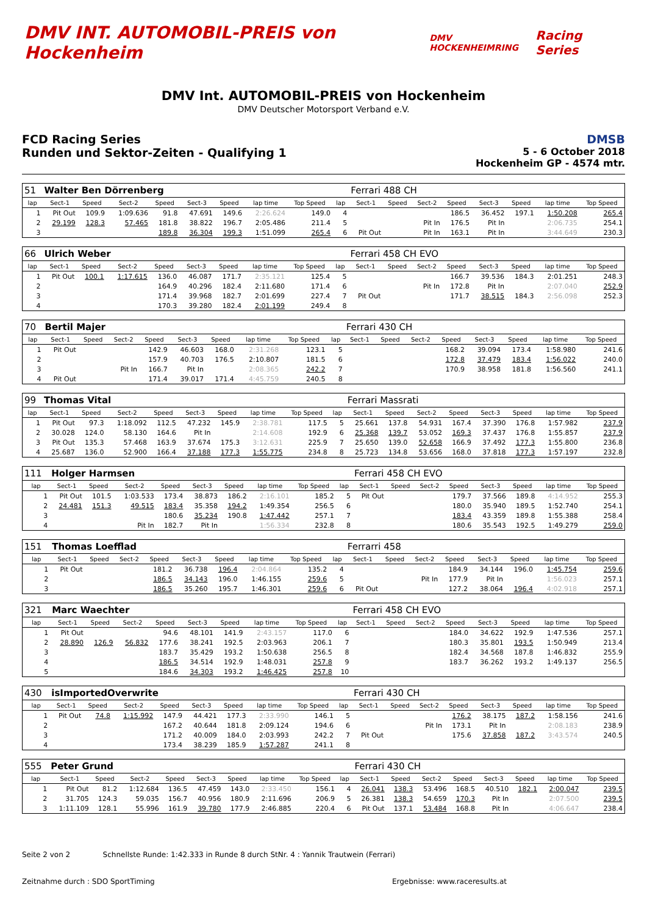DMV INT. AUTOMOBIL-PREIS von Hockenheim
DMV HOCKENHEIMRING
Racing Series
DMV Int. AUTOMOBIL-PREIS von Hockenheim
DMV Deutscher Motorsport Verband e.V.
FCD Racing Series
Runden und Sektor-Zeiten - Qualifying 1
DMSB
5 - 6 October 2018
Hockenheim GP - 4574 mtr.
| 51 | Walter Ben Dörrenberg | | | | | | | | | Ferrari 488 CH | | | | | | | |
| lap | Sect-1 | Speed | Sect-2 | Speed | Sect-3 | Speed | lap time | Top Speed | lap | Sect-1 | Speed | Sect-2 | Speed | Sect-3 | Speed | lap time | Top Speed |
| 1 | Pit Out | 109.9 | 1:09.636 | 91.8 | 47.691 | 149.6 | 2:26.624 | 149.0 | 4 | | | | 186.5 | 36.452 | 197.1 | 1:50.208 | 265.4 |
| 2 | 29.199 | 128.3 | 57.465 | 181.8 | 38.822 | 196.7 | 2:05.486 | 211.4 | 5 | | | Pit In | 176.5 | Pit In | | 2:06.735 | 254.1 |
| 3 | | | | 189.8 | 36.304 | 199.3 | 1:51.099 | 265.4 | 6 | Pit Out | | Pit In | 163.1 | Pit In | | 3:44.649 | 230.3 |
| 66 | Ulrich Weber | | | | | | | | | Ferrari 458 CH EVO | | | | | | | |
| lap | Sect-1 | Speed | Sect-2 | Speed | Sect-3 | Speed | lap time | Top Speed | lap | Sect-1 | Speed | Sect-2 | Speed | Sect-3 | Speed | lap time | Top Speed |
| 1 | Pit Out | 100.1 | 1:17.615 | 136.0 | 46.087 | 171.7 | 2:35.121 | 125.4 | 5 | | | | 166.7 | 39.536 | 184.3 | 2:01.251 | 248.3 |
| 2 | | | | 164.9 | 40.296 | 182.4 | 2:11.680 | 171.4 | 6 | | | Pit In | 172.8 | Pit In | | 2:07.040 | 252.9 |
| 3 | | | | 171.4 | 39.968 | 182.7 | 2:01.699 | 227.4 | 7 | Pit Out | | | 171.7 | 38.515 | 184.3 | 2:56.098 | 252.3 |
| 4 | | | | 170.3 | 39.280 | 182.4 | 2:01.199 | 249.4 | 8 | | | | | | | | |
| 70 | Bertil Majer | | | | | | | | | Ferrari 430 CH | | | | | | | |
| lap | Sect-1 | Speed | Sect-2 | Speed | Sect-3 | Speed | lap time | Top Speed | lap | Sect-1 | Speed | Sect-2 | Speed | Sect-3 | Speed | lap time | Top Speed |
| 1 | Pit Out | | | 142.9 | 46.603 | 168.0 | 2:31.268 | 123.1 | 5 | | | | 168.2 | 39.094 | 173.4 | 1:58.980 | 241.6 |
| 2 | | | | 157.9 | 40.703 | 176.5 | 2:10.807 | 181.5 | 6 | | | | 172.8 | 37.479 | 183.4 | 1:56.022 | 240.0 |
| 3 | | | Pit In | 166.7 | Pit In | | 2:08.365 | 242.2 | 7 | | | | 170.9 | 38.958 | 181.8 | 1:56.560 | 241.1 |
| 4 | Pit Out | | | 171.4 | 39.017 | 171.4 | 4:45.759 | 240.5 | 8 | | | | | | | | |
| 99 | Thomas Vital | | | | | | | | | Ferrari Massrati | | | | | | | |
| lap | Sect-1 | Speed | Sect-2 | Speed | Sect-3 | Speed | lap time | Top Speed | lap | Sect-1 | Speed | Sect-2 | Speed | Sect-3 | Speed | lap time | Top Speed |
| 1 | Pit Out | 97.3 | 1:18.092 | 112.5 | 47.232 | 145.9 | 2:38.781 | 117.5 | 5 | 25.661 | 137.8 | 54.931 | 167.4 | 37.390 | 176.8 | 1:57.982 | 237.9 |
| 2 | 30.028 | 124.0 | 58.130 | 164.6 | Pit In | | 2:14.608 | 192.9 | 6 | 25.368 | 139.7 | 53.052 | 169.3 | 37.437 | 176.8 | 1:55.857 | 237.9 |
| 3 | Pit Out | 135.3 | 57.468 | 163.9 | 37.674 | 175.3 | 3:12.631 | 225.9 | 7 | 25.650 | 139.0 | 52.658 | 166.9 | 37.492 | 177.3 | 1:55.800 | 236.8 |
| 4 | 25.687 | 136.0 | 52.900 | 166.4 | 37.188 | 177.3 | 1:55.775 | 234.8 | 8 | 25.723 | 134.8 | 53.656 | 168.0 | 37.818 | 177.3 | 1:57.197 | 232.8 |
| 111 | Holger Harmsen | | | | | | | | | Ferrari 458 CH EVO | | | | | | | |
| lap | Sect-1 | Speed | Sect-2 | Speed | Sect-3 | Speed | lap time | Top Speed | lap | Sect-1 | Speed | Sect-2 | Speed | Sect-3 | Speed | lap time | Top Speed |
| 1 | Pit Out | 101.5 | 1:03.533 | 173.4 | 38.873 | 186.2 | 2:16.101 | 185.2 | 5 | Pit Out | | | 179.7 | 37.566 | 189.8 | 4:14.952 | 255.3 |
| 2 | 24.481 | 151.3 | 49.515 | 183.4 | 35.358 | 194.2 | 1:49.354 | 256.5 | 6 | | | | 180.0 | 35.940 | 189.5 | 1:52.740 | 254.1 |
| 3 | | | | 180.6 | 35.234 | 190.8 | 1:47.442 | 257.1 | 7 | | | | 183.4 | 43.359 | 189.8 | 1:55.388 | 258.4 |
| 4 | | | Pit In | 182.7 | Pit In | | 1:56.334 | 232.8 | 8 | | | | 180.6 | 35.543 | 192.5 | 1:49.279 | 259.0 |
| 151 | Thomas Loefflad | | | | | | | | | Ferrarri 458 | | | | | | | |
| lap | Sect-1 | Speed | Sect-2 | Speed | Sect-3 | Speed | lap time | Top Speed | lap | Sect-1 | Speed | Sect-2 | Speed | Sect-3 | Speed | lap time | Top Speed |
| 1 | Pit Out | | | 181.2 | 36.738 | 196.4 | 2:04.864 | 135.2 | 4 | | | | 184.9 | 34.144 | 196.0 | 1:45.754 | 259.6 |
| 2 | | | | 186.5 | 34.143 | 196.0 | 1:46.155 | 259.6 | 5 | | | Pit In | 177.9 | Pit In | | 1:56.023 | 257.1 |
| 3 | | | | 186.5 | 35.260 | 195.7 | 1:46.301 | 259.6 | 6 | Pit Out | | | 127.2 | 38.064 | 196.4 | 4:02.918 | 257.1 |
| 321 | Marc Waechter | | | | | | | | | Ferrari 458 CH EVO | | | | | | | |
| lap | Sect-1 | Speed | Sect-2 | Speed | Sect-3 | Speed | lap time | Top Speed | lap | Sect-1 | Speed | Sect-2 | Speed | Sect-3 | Speed | lap time | Top Speed |
| 1 | Pit Out | | | 94.6 | 48.101 | 141.9 | 2:43.157 | 117.0 | 6 | | | | 184.0 | 34.622 | 192.9 | 1:47.536 | 257.1 |
| 2 | 28.890 | 126.9 | 56.832 | 177.6 | 38.241 | 192.5 | 2:03.963 | 206.1 | 7 | | | | 180.3 | 35.801 | 193.5 | 1:50.949 | 213.4 |
| 3 | | | | 183.7 | 35.429 | 193.2 | 1:50.638 | 256.5 | 8 | | | | 182.4 | 34.568 | 187.8 | 1:46.832 | 255.9 |
| 4 | | | | 186.5 | 34.514 | 192.9 | 1:48.031 | 257.8 | 9 | | | | 183.7 | 36.262 | 193.2 | 1:49.137 | 256.5 |
| 5 | | | | 184.6 | 34.303 | 193.2 | 1:46.425 | 257.8 | 10 | | | | | | | | |
| 430 | isImportedOverwrite | | | | | | | | | Ferrari 430 CH | | | | | | | |
| lap | Sect-1 | Speed | Sect-2 | Speed | Sect-3 | Speed | lap time | Top Speed | lap | Sect-1 | Speed | Sect-2 | Speed | Sect-3 | Speed | lap time | Top Speed |
| 1 | Pit Out | 74.8 | 1:15.992 | 147.9 | 44.421 | 177.3 | 2:33.990 | 146.1 | 5 | | | | 176.2 | 38.175 | 187.2 | 1:58.156 | 241.6 |
| 2 | | | | 167.2 | 40.644 | 181.8 | 2:09.124 | 194.6 | 6 | | | Pit In | 173.1 | Pit In | | 2:08.183 | 238.9 |
| 3 | | | | 171.2 | 40.009 | 184.0 | 2:03.993 | 242.2 | 7 | Pit Out | | | 175.6 | 37.858 | 187.2 | 3:43.574 | 240.5 |
| 4 | | | | 173.4 | 38.239 | 185.9 | 1:57.287 | 241.1 | 8 | | | | | | | | |
| 555 | Peter Grund | | | | | | | | | Ferrari 430 CH | | | | | | | |
| lap | Sect-1 | Speed | Sect-2 | Speed | Sect-3 | Speed | lap time | Top Speed | lap | Sect-1 | Speed | Sect-2 | Speed | Sect-3 | Speed | lap time | Top Speed |
| 1 | Pit Out | 81.2 | 1:12.684 | 136.5 | 47.459 | 143.0 | 2:33.450 | 156.1 | 4 | 26.041 | 138.3 | 53.496 | 168.5 | 40.510 | 182.1 | 2:00.047 | 239.5 |
| 2 | 31.705 | 124.3 | 59.035 | 156.7 | 40.956 | 180.9 | 2:11.696 | 206.9 | 5 | 26.381 | 138.3 | 54.659 | 170.3 | Pit In | | 2:07.500 | 239.5 |
| 3 | 1:11.109 | 128.1 | 55.996 | 161.9 | 39.780 | 177.9 | 2:46.885 | 220.4 | 6 | Pit Out | 137.1 | 53.484 | 168.8 | Pit In | | 4:06.647 | 238.4 |
Seite 2 von 2 Schnellste Runde: 1:42.333 in Runde 8 durch StNr. 4 : Yannik Trautwein (Ferrari)
Zeitnahme durch : SDO SportTiming Ergebnisse: www.raceresults.at